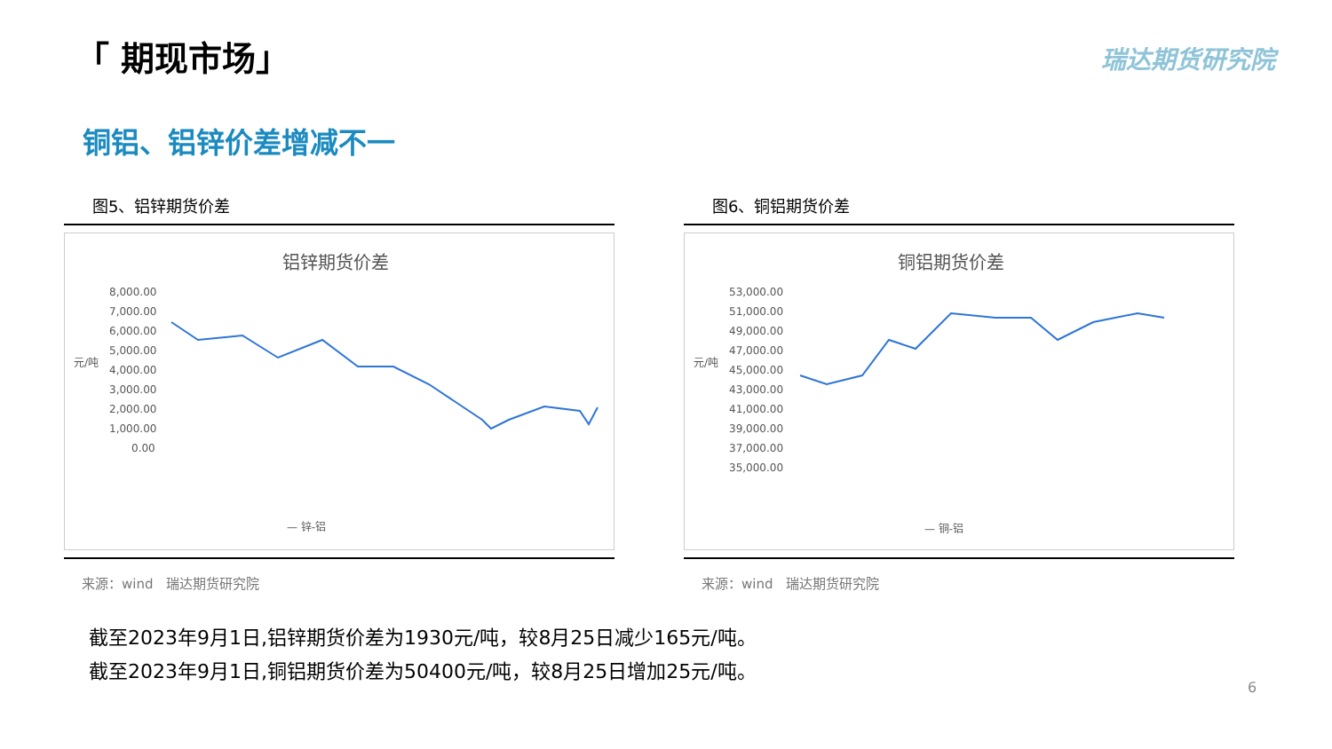「 期现市场」 瑞达期货研究院
铜铝、铝锌价差增减不一
图5、铝锌期货价差
铝锌期货价差
8,000.00
7,000.00
6,000.00
5,000.00
元/吨
4,000.00
3,000.00
2,000.00
1,000.00
0.00
— 锌-铝
来源：wind　瑞达期货研究院
图6、铜铝期货价差
铜铝期货价差
53,000.00
51,000.00
49,000.00
47,000.00
45,000.00
元/吨
43,000.00
41,000.00
39,000.00
37,000.00
35,000.00
— 铜-铝
来源：wind　瑞达期货研究院
截至2023年9月1日,铝锌期货价差为1930元/吨，较8月25日减少165元/吨。
截至2023年9月1日,铜铝期货价差为50400元/吨，较8月25日增加25元/吨。
6